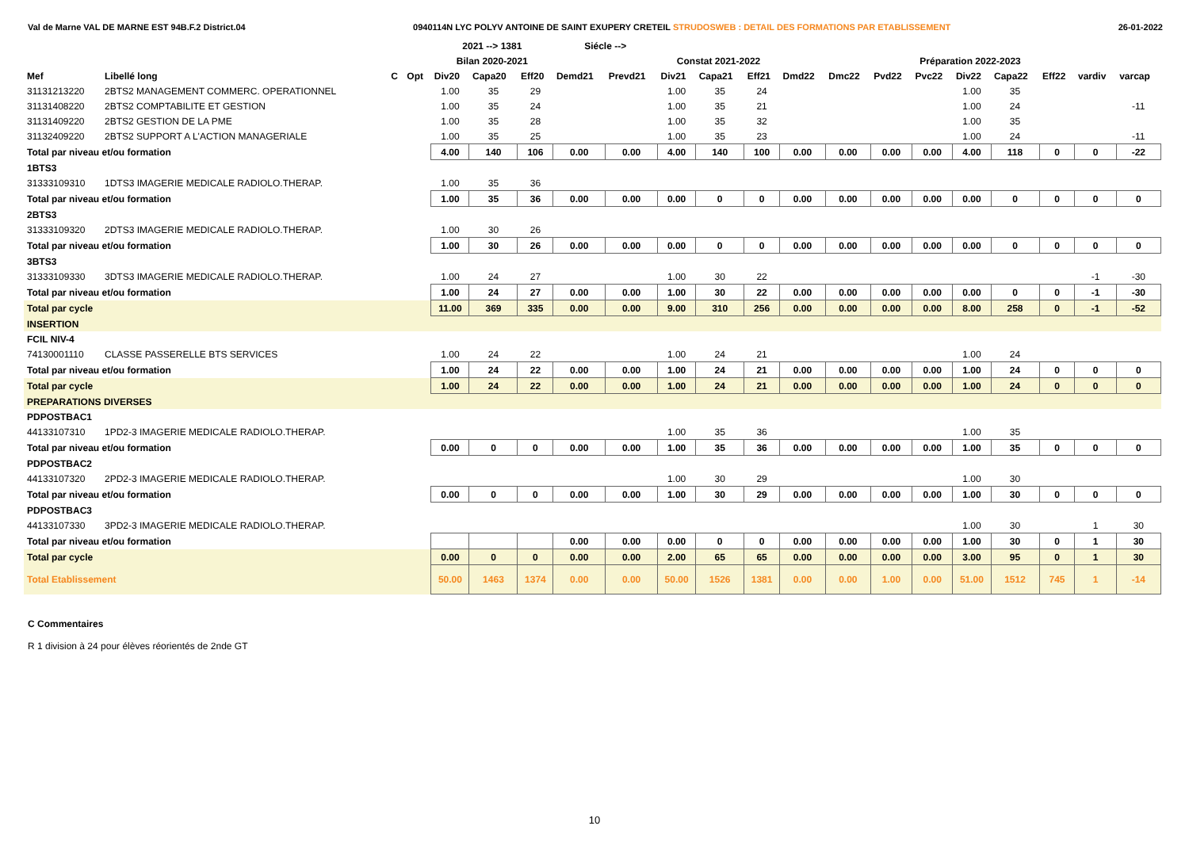Val de Marne VAL DE MARNE EST 94B.F.2 District.04 0940114N LYC POLYV ANTOINE DE SAINT EXUPERY CRETEIL STRUDOSWEB : DETAIL DES FORMATIONS PAR ETABLISSEMENT 26-01-2022
| | | | | 2021 --> 1381 | | | Siécle --> | | | | | | | | | | | | | |
| --- | --- | --- | --- | --- | --- | --- | --- | --- | --- | --- | --- | --- | --- | --- | --- | --- | --- | --- | --- | --- |
| | | | | Bilan 2020-2021 | | | | | Constat 2021-2022 | | | Préparation 2022-2023 | | | | | | | | |
| Mef | Libellé long | C | Opt | Div20 | Capa20 | Eff20 | Demd21 | Prevd21 | Div21 | Capa21 | Eff21 | Dmd22 | Dmc22 | Pvd22 | Pvc22 | Div22 | Capa22 | Eff22 | vardiv | varcap |
| 31131213220 | 2BTS2 MANAGEMENT COMMERC. OPERATIONNEL | | | 1.00 | 35 | 29 | | | 1.00 | 35 | 24 | | | | | 1.00 | 35 | | | |
| 31131408220 | 2BTS2 COMPTABILITE ET GESTION | | | 1.00 | 35 | 24 | | | 1.00 | 35 | 21 | | | | | 1.00 | 24 | | | -11 |
| 31131409220 | 2BTS2 GESTION DE LA PME | | | 1.00 | 35 | 28 | | | 1.00 | 35 | 32 | | | | | 1.00 | 35 | | | |
| 31132409220 | 2BTS2 SUPPORT A L'ACTION MANAGERIALE | | | 1.00 | 35 | 25 | | | 1.00 | 35 | 23 | | | | | 1.00 | 24 | | | -11 |
| Total par niveau et/ou formation | | | | 4.00 | 140 | 106 | 0.00 | 0.00 | 4.00 | 140 | 100 | 0.00 | 0.00 | 0.00 | 0.00 | 4.00 | 118 | 0 | 0 | -22 |
| 1BTS3 | | | | | | | | | | | | | | | | | | | | |
| 31333109310 | 1DTS3 IMAGERIE MEDICALE RADIOLO.THERAP. | | | 1.00 | 35 | 36 | | | | | | | | | | | | | | |
| Total par niveau et/ou formation | | | | 1.00 | 35 | 36 | 0.00 | 0.00 | 0.00 | 0 | 0 | 0.00 | 0.00 | 0.00 | 0.00 | 0.00 | 0 | 0 | 0 | 0 |
| 2BTS3 | | | | | | | | | | | | | | | | | | | | |
| 31333109320 | 2DTS3 IMAGERIE MEDICALE RADIOLO.THERAP. | | | 1.00 | 30 | 26 | | | | | | | | | | | | | | |
| Total par niveau et/ou formation | | | | 1.00 | 30 | 26 | 0.00 | 0.00 | 0.00 | 0 | 0 | 0.00 | 0.00 | 0.00 | 0.00 | 0.00 | 0 | 0 | 0 | 0 |
| 3BTS3 | | | | | | | | | | | | | | | | | | | | |
| 31333109330 | 3DTS3 IMAGERIE MEDICALE RADIOLO.THERAP. | | | 1.00 | 24 | 27 | | | 1.00 | 30 | 22 | | | | | | | | -1 | -30 |
| Total par niveau et/ou formation | | | | 1.00 | 24 | 27 | 0.00 | 0.00 | 1.00 | 30 | 22 | 0.00 | 0.00 | 0.00 | 0.00 | 0.00 | 0 | 0 | -1 | -30 |
| Total par cycle | | | | 11.00 | 369 | 335 | 0.00 | 0.00 | 9.00 | 310 | 256 | 0.00 | 0.00 | 0.00 | 0.00 | 8.00 | 258 | 0 | -1 | -52 |
| INSERTION | | | | | | | | | | | | | | | | | | | | |
| FCIL NIV-4 | | | | | | | | | | | | | | | | | | | | |
| 74130001110 | CLASSE PASSERELLE BTS SERVICES | | | 1.00 | 24 | 22 | | | 1.00 | 24 | 21 | | | | | 1.00 | 24 | | | |
| Total par niveau et/ou formation | | | | 1.00 | 24 | 22 | 0.00 | 0.00 | 1.00 | 24 | 21 | 0.00 | 0.00 | 0.00 | 0.00 | 1.00 | 24 | 0 | 0 | 0 |
| Total par cycle | | | | 1.00 | 24 | 22 | 0.00 | 0.00 | 1.00 | 24 | 21 | 0.00 | 0.00 | 0.00 | 0.00 | 1.00 | 24 | 0 | 0 | 0 |
| PREPARATIONS DIVERSES | | | | | | | | | | | | | | | | | | | | |
| PDPOSTBAC1 | | | | | | | | | | | | | | | | | | | | |
| 44133107310 | 1PD2-3 IMAGERIE MEDICALE RADIOLO.THERAP. | | | | | | | | 1.00 | 35 | 36 | | | | | 1.00 | 35 | | | |
| Total par niveau et/ou formation | | | | 0.00 | 0 | 0 | 0.00 | 0.00 | 1.00 | 35 | 36 | 0.00 | 0.00 | 0.00 | 0.00 | 1.00 | 35 | 0 | 0 | 0 |
| PDPOSTBAC2 | | | | | | | | | | | | | | | | | | | | |
| 44133107320 | 2PD2-3 IMAGERIE MEDICALE RADIOLO.THERAP. | | | | | | | | 1.00 | 30 | 29 | | | | | 1.00 | 30 | | | |
| Total par niveau et/ou formation | | | | 0.00 | 0 | 0 | 0.00 | 0.00 | 1.00 | 30 | 29 | 0.00 | 0.00 | 0.00 | 0.00 | 1.00 | 30 | 0 | 0 | 0 |
| PDPOSTBAC3 | | | | | | | | | | | | | | | | | | | | |
| 44133107330 | 3PD2-3 IMAGERIE MEDICALE RADIOLO.THERAP. | | | | | | | | | | | | | | | 1.00 | 30 | | 1 | 30 |
| Total par niveau et/ou formation | | | | | | | 0.00 | 0.00 | 0.00 | 0 | 0 | 0.00 | 0.00 | 0.00 | 0.00 | 1.00 | 30 | 0 | 1 | 30 |
| Total par cycle | | | | 0.00 | 0 | 0 | 0.00 | 0.00 | 2.00 | 65 | 65 | 0.00 | 0.00 | 0.00 | 0.00 | 3.00 | 95 | 0 | 1 | 30 |
| Total Etablissement | | | | 50.00 | 1463 | 1374 | 0.00 | 0.00 | 50.00 | 1526 | 1381 | 0.00 | 0.00 | 1.00 | 0.00 | 51.00 | 1512 | 745 | 1 | -14 |
C Commentaires
R 1 division à 24 pour élèves réorientés de 2nde GT
10